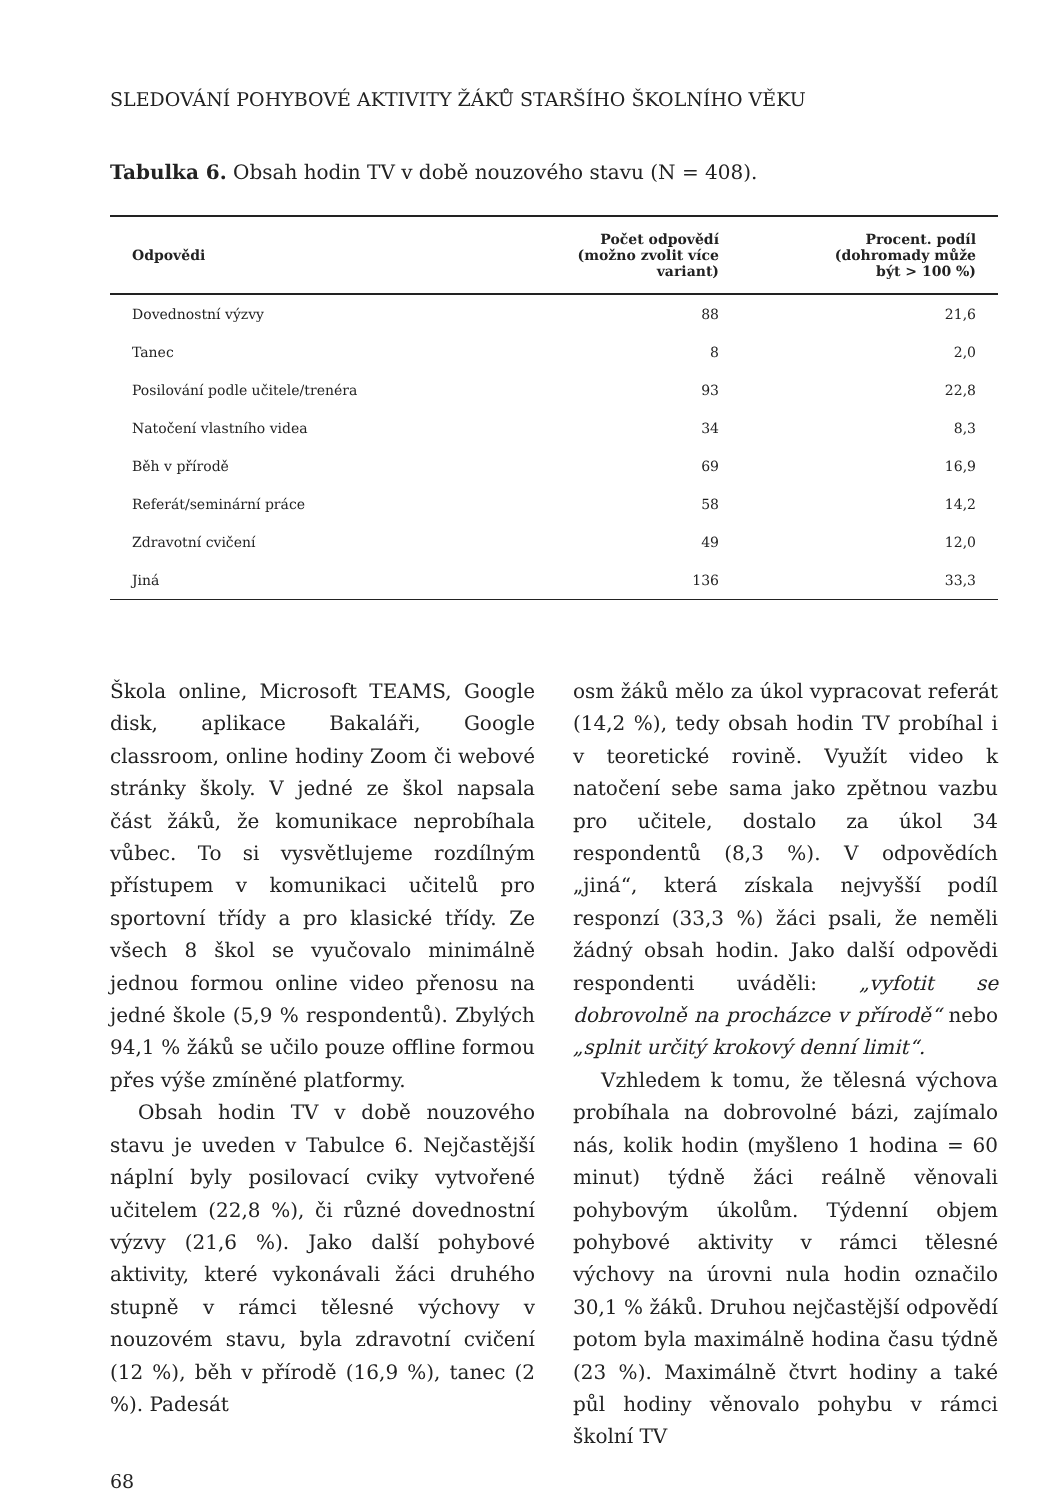SLEDOVÁNÍ POHYBOVÉ AKTIVITY ŽÁKŮ STARŠÍHO ŠKOLNÍHO VĚKU
Tabulka 6. Obsah hodin TV v době nouzového stavu (N = 408).
| Odpovědi | Počet odpovědí (možno zvolit více variant) | Procent. podíl (dohromady může být > 100 %) |
| --- | --- | --- |
| Dovednostní výzvy | 88 | 21,6 |
| Tanec | 8 | 2,0 |
| Posilování podle učitele/trenéra | 93 | 22,8 |
| Natočení vlastního videa | 34 | 8,3 |
| Běh v přírodě | 69 | 16,9 |
| Referát/seminární práce | 58 | 14,2 |
| Zdravotní cvičení | 49 | 12,0 |
| Jiná | 136 | 33,3 |
Škola online, Microsoft TEAMS, Google disk, aplikace Bakaláři, Google classroom, online hodiny Zoom či webové stránky školy. V jedné ze škol napsala část žáků, že komunikace neprobíhala vůbec. To si vysvětlujeme rozdílným přístupem v komunikaci učitelů pro sportovní třídy a pro klasické třídy. Ze všech 8 škol se vyučovalo minimálně jednou formou online video přenosu na jedné škole (5,9 % respondentů). Zbylých 94,1 % žáků se učilo pouze offline formou přes výše zmíněné platformy.
Obsah hodin TV v době nouzového stavu je uveden v Tabulce 6. Nejčastější náplní byly posilovací cviky vytvořené učitelem (22,8 %), či různé dovednostní výzvy (21,6 %). Jako další pohybové aktivity, které vykonávali žáci druhého stupně v rámci tělesné výchovy v nouzovém stavu, byla zdravotní cvičení (12 %), běh v přírodě (16,9 %), tanec (2 %). Padesát
osm žáků mělo za úkol vypracovat referát (14,2 %), tedy obsah hodin TV probíhal i v teoretické rovině. Využít video k natočení sebe sama jako zpětnou vazbu pro učitele, dostalo za úkol 34 respondentů (8,3 %). V odpovědích „jiná“, která získala nejvyšší podíl responzí (33,3 %) žáci psali, že neměli žádný obsah hodin. Jako další odpovědi respondenti uváděli: „vyfotit se dobrovolně na procházce v přírodě“ nebo „splnit určitý krokový denní limit“.
Vzhledem k tomu, že tělesná výchova probíhala na dobrovolné bázi, zajímalo nás, kolik hodin (myšleno 1 hodina = 60 minut) týdně žáci reálně věnovali pohybovým úkolům. Týdenní objem pohybové aktivity v rámci tělesné výchovy na úrovni nula hodin označilo 30,1 % žáků. Druhou nejčastější odpovědí potom byla maximálně hodina času týdně (23 %). Maximálně čtvrt hodiny a také půl hodiny věnovalo pohybu v rámci školní TV
68